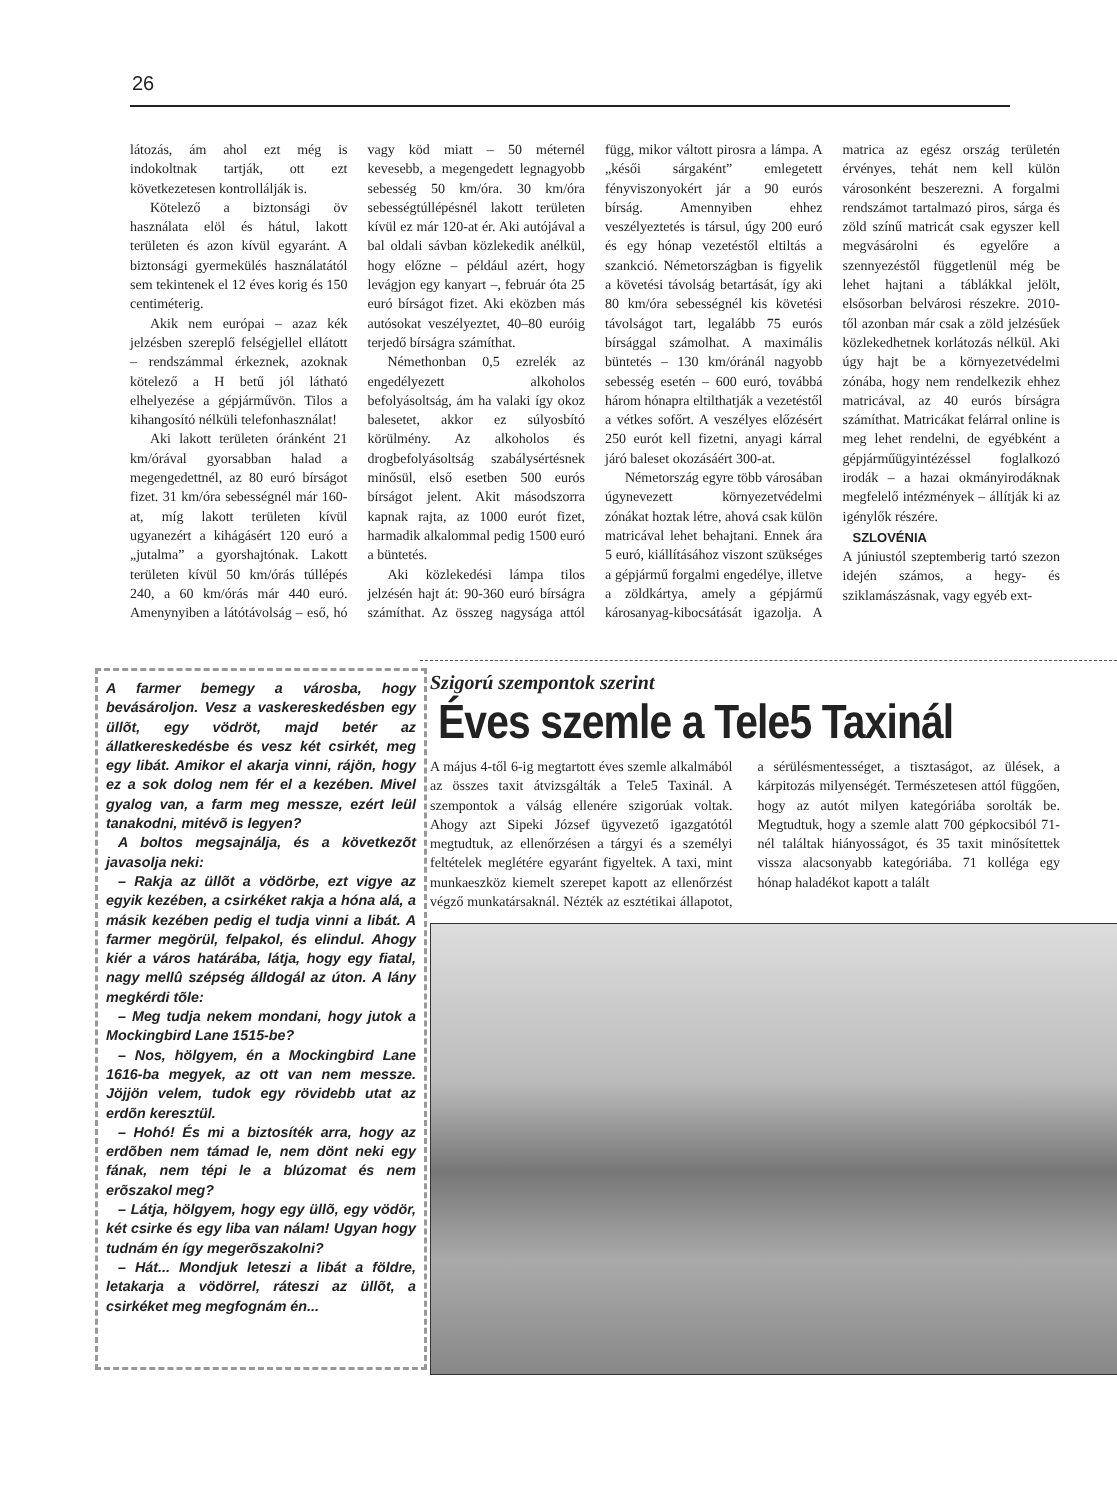26
látozás, ám ahol ezt még is indokoltnak tartják, ott ezt következetesen kontrollálják is.
Kötelező a biztonsági öv használata elöl és hátul, lakott területen és azon kívül egyaránt. A biztonsági gyermekülés használatától sem tekintenek el 12 éves korig és 150 centiméterig.
Akik nem európai – azaz kék jelzésben szereplő felségjellel ellátott – rendszámmal érkeznek, azoknak kötelező a H betű jól látható elhelyezése a gépjárművön. Tilos a kihangosító nélküli telefonhasználat!
Aki lakott területen óránként 21 km/órával gyorsabban halad a megengedettnél, az 80 euró bírságot fizet. 31 km/óra sebességnél már 160-at, míg lakott területen kívül ugyanezért a kihágásért 120 euró a „jutalma” a gyorshajtónak. Lakott területen kívül 50 km/órás túllépés 240, a 60 km/órás már 440 euró. Amenynyiben a látótávolság – eső, hó vagy köd miatt – 50 méternél kevesebb, a megengedett legnagyobb sebesség 50 km/óra. 30 km/óra sebességtúllépésnél lakott területen kívül ez már 120-at ér. Aki autójával a bal oldali sávban közlekedik anélkül, hogy előzne – például azért, hogy levágjon egy kanyart –, február óta 25 euró bírságot fizet. Aki eközben más autósokat veszélyeztet, 40–80 euróig terjedő bírságra számíthat.
Némethonban 0,5 ezrelék az engedélyezett alkoholos befolyásoltság, ám ha valaki így okoz balesetet, akkor ez súlyosbító körülmény. Az alkoholos és drogbefolyásoltság szabálysértésnek minősül, első esetben 500 eurós bírságot jelent. Akit másodszorra kapnak rajta, az 1000 eurót fizet, harmadik alkalommal pedig 1500 euró a büntetés.
Aki közlekedési lámpa tilos jelzésén hajt át: 90-360 euró bírságra számíthat. Az összeg nagysága attól függ, mikor váltott pirosra a lámpa. A „késői sárgaként” emlegetett fényviszonyokért jár a 90 eurós bírság. Amennyiben ehhez veszélyeztetés is társul, úgy 200 euró és egy hónap vezetéstől eltiltás a szankció. Németországban is figyelik a követési távolság betartását, így aki 80 km/óra sebességnél kis követési távolságot tart, legalább 75 eurós bírsággal számolhat. A maximális büntetés – 130 km/óránál nagyobb sebesség esetén – 600 euró, továbbá három hónapra eltilthatják a vezetéstől a vétkes sofőrt. A veszélyes előzésért 250 eurót kell fizetni, anyagi kárral járó baleset okozásáért 300-at.
Németország egyre több városában úgynevezett környezetvédelmi zónákat hoztak létre, ahová csak külön matricával lehet behajtani. Ennek ára 5 euró, kiállításához viszont szükséges a gépjármű forgalmi engedélye, illetve a zöldkártya, amely a gépjármű károsanyag-kibocsátását igazolja. A matrica az egész ország területén érvényes, tehát nem kell külön városonként beszerezni. A forgalmi rendszámot tartalmazó piros, sárga és zöld színű matricát csak egyszer kell megvásárolni és egyelőre a szennyezéstől függetlenül még be lehet hajtani a táblákkal jelölt, elsősorban belvárosi részekre. 2010-től azonban már csak a zöld jelzésűek közlekedhetnek korlátozás nélkül. Aki úgy hajt be a környezetvédelmi zónába, hogy nem rendelkezik ehhez matricával, az 40 eurós bírságra számíthat. Matricákat felárral online is meg lehet rendelni, de egyébként a gépjárműügyintézéssel foglalkozó irodák – a hazai okmányirodáknak megfelelő intézmények – állítják ki az igénylők részére.
SZLOVÉNIA
A júniustól szeptemberig tartó szezon idején számos, a hegy- és sziklamászásnak, vagy egyéb ext-
A farmer bemegy a városba, hogy bevásároljon. Vesz a vaskereskedésben egy üllõt, egy vödröt, majd betér az állatkereskedésbe és vesz két csirkét, meg egy libát. Amikor el akarja vinni, rájön, hogy ez a sok dolog nem fér el a kezében. Mivel gyalog van, a farm meg messze, ezért leül tanakodni, mitévõ is legyen?
A boltos megsajnálja, és a következõt javasolja neki:
– Rakja az üllõt a vödörbe, ezt vigye az egyik kezében, a csirkéket rakja a hóna alá, a másik kezében pedig el tudja vinni a libát. A farmer megörül, felpakol, és elindul. Ahogy kiér a város határába, látja, hogy egy fiatal, nagy mellû szépség álldogál az úton. A lány megkérdi tõle:
– Meg tudja nekem mondani, hogy jutok a Mockingbird Lane 1515-be?
– Nos, hölgyem, én a Mockingbird Lane 1616-ba megyek, az ott van nem messze. Jöjjön velem, tudok egy rövidebb utat az erdõn keresztül.
– Hohó! És mi a biztosíték arra, hogy az erdõben nem támad le, nem dönt neki egy fának, nem tépi le a blúzomat és nem erõszakol meg?
– Látja, hölgyem, hogy egy üllõ, egy vödör, két csirke és egy liba van nálam! Ugyan hogy tudnám én így megerõszakolni?
– Hát... Mondjuk leteszi a libát a földre, letakarja a vödörrel, ráteszi az üllõt, a csirkéket meg megfognám én...
Szigorú szempontok szerint
Éves szemle a Tele5 Taxinál
A május 4-től 6-ig megtartott éves szemle alkalmából az összes taxit átvizsgálták a Tele5 Taxinál. A szempontok a válság ellenére szigorúak voltak. Ahogy azt Sipeki József ügyvezető igazgatótól megtudtuk, az ellenőrzésen a tárgyi és a személyi feltételek meglétére egyaránt figyeltek. A taxi, mint munkaeszköz kiemelt szerepet kapott az ellenőrzést végző munkatársaknál. Nézték az esztétikai állapotot, a sérülésmentességet, a tisztaságot, az ülések, a kárpitozás milyenségét. Természetesen attól függően, hogy az autót milyen kategóriába sorolták be. Megtudtuk, hogy a szemle alatt 700 gépkocsiból 71-nél találtak hiányosságot, és 35 taxit minősítettek vissza alacsonyabb kategóriába. 71 kolléga egy hónap haladékot kapott a talált